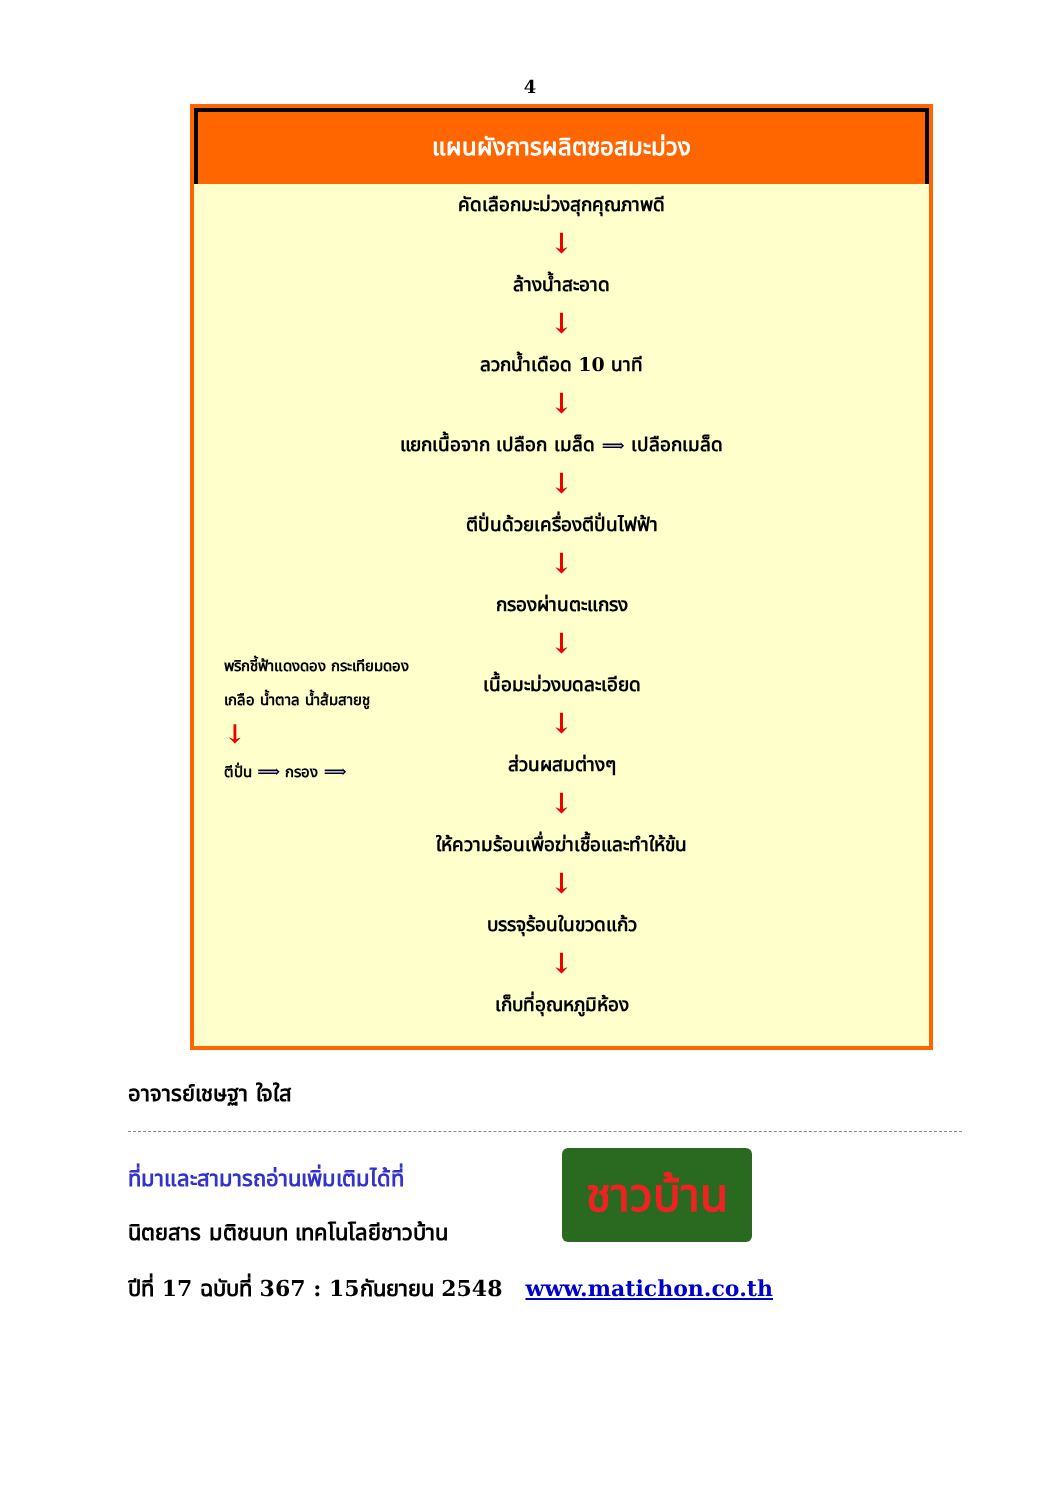4
แผนผังการผลิตซอสมะม่วง
คัดเลือกมะม่วงสุกคุณภาพดี
↓
ล้างน้ำสะอาด
↓
ลวกน้ำเดือด 10 นาที
↓
แยกเนื้อจาก เปลือก เมล็ด ⟹ เปลือกเมล็ด
↓
ตีปั่นด้วยเครื่องตีปั่นไฟฟ้า
↓
กรองผ่านตะแกรง
↓
พริกชี้ฟ้าแดงดอง กระเทียมดอง
เกลือ น้ำตาล น้ำส้มสายชู
↓
ตีปั่น ⟹ กรอง ⟹
เนื้อมะม่วงบดละเอียด
↓
ส่วนผสมต่างๆ
↓
ให้ความร้อนเพื่อฆ่าเชื้อและทำให้ข้น
↓
บรรจุร้อนในขวดแก้ว
↓
เก็บที่อุณหภูมิห้อง
อาจารย์เชษฐา ใจใส
ที่มาและสามารถอ่านเพิ่มเติมได้ที่
นิตยสาร มติชนบท เทคโนโลยีชาวบ้าน
ปีที่ 17 ฉบับที่ 367 : 15กันยายน 2548 www.matichon.co.th
ชาวบ้าน